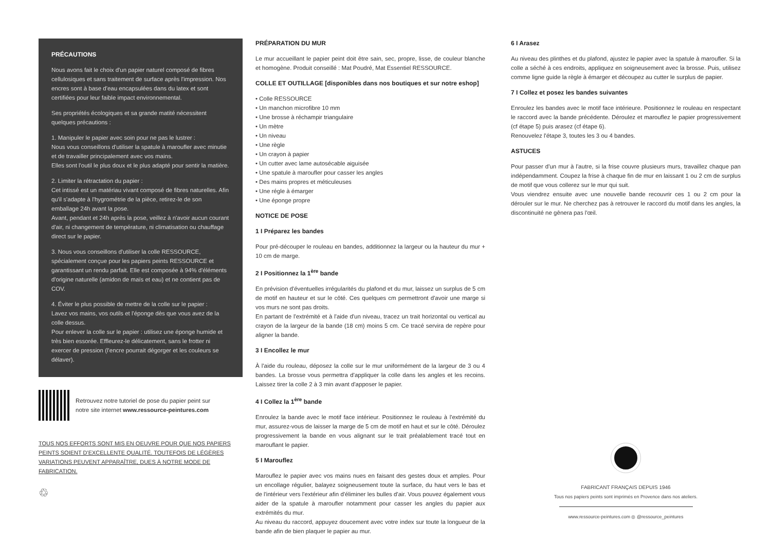PRÉCAUTIONS
Nous avons fait le choix d'un papier naturel composé de fibres cellulosiques et sans traitement de surface après l'impression. Nos encres sont à base d'eau encapsulées dans du latex et sont certifiées pour leur faible impact environnemental.
Ses propriétés écologiques et sa grande matité nécessitent quelques précautions :
1. Manipuler le papier avec soin pour ne pas le lustrer :
Nous vous conseillons d'utiliser la spatule à maroufler avec minutie et de travailler principalement avec vos mains.
Elles sont l'outil le plus doux et le plus adapté pour sentir la matière.
2. Limiter la rétractation du papier :
Cet intissé est un matériau vivant composé de fibres naturelles. Afin qu'il s'adapte à l'hygrométrie de la pièce, retirez-le de son emballage 24h avant la pose.
Avant, pendant et 24h après la pose, veillez à n'avoir aucun courant d'air, ni changement de température, ni climatisation ou chauffage direct sur le papier.
3. Nous vous conseillons d'utiliser la colle RESSOURCE, spécialement conçue pour les papiers peints RESSOURCE et garantissant un rendu parfait. Elle est composée à 94% d'éléments d'origine naturelle (amidon de maïs et eau) et ne contient pas de COV.
4. Éviter le plus possible de mettre de la colle sur le papier :
Lavez vos mains, vos outils et l'éponge dès que vous avez de la colle dessus.
Pour enlever la colle sur le papier : utilisez une éponge humide et très bien essorée. Effleurez-le délicatement, sans le frotter ni exercer de pression (l'encre pourrait dégorger et les couleurs se délaver).
Retrouvez notre tutoriel de pose du papier peint sur
notre site internet www.ressource-peintures.com
TOUS NOS EFFORTS SONT MIS EN OEUVRE POUR QUE NOS PAPIERS PEINTS SOIENT D'EXCELLENTE QUALITÉ. TOUTEFOIS DE LÉGÈRES VARIATIONS PEUVENT APPARAÎTRE, DUES À NOTRE MODE DE FABRICATION.
♲
PRÉPARATION DU MUR
Le mur accueillant le papier peint doit être sain, sec, propre, lisse, de couleur blanche et homogène. Produit conseillé : Mat Poudré, Mat Essentiel RESSOURCE.
COLLE ET OUTILLAGE [disponibles dans nos boutiques et sur notre eshop]
• Colle RESSOURCE
• Un manchon microfibre 10 mm
• Une brosse à réchampir triangulaire
• Un mètre
• Un niveau
• Une règle
• Un crayon à papier
• Un cutter avec lame autosécable aiguisée
• Une spatule à maroufler pour casser les angles
• Des mains propres et méticuleuses
• Une régle à émarger
• Une éponge propre
NOTICE DE POSE
1 I Préparez les bandes
Pour pré-découper le rouleau en bandes, additionnez la largeur ou la hauteur du mur + 10 cm de marge.
2 I Positionnez la 1<sup>ère</sup> bande
En prévision d'éventuelles irrégularités du plafond et du mur, laissez un surplus de 5 cm de motif en hauteur et sur le côté. Ces quelques cm permettront d'avoir une marge si vos murs ne sont pas droits.
En partant de l'extrémité et à l'aide d'un niveau, tracez un trait horizontal ou vertical au crayon de la largeur de la bande (18 cm) moins 5 cm. Ce tracé servira de repère pour aligner la bande.
3 I Encollez le mur
À l'aide du rouleau, déposez la colle sur le mur uniformément de la largeur de 3 ou 4 bandes. La brosse vous permettra d'appliquer la colle dans les angles et les recoins. Laissez tirer la colle 2 à 3 min avant d'apposer le papier.
4 I Collez la 1<sup>ère</sup> bande
Enroulez la bande avec le motif face intérieur. Positionnez le rouleau à l'extrémité du mur, assurez-vous de laisser la marge de 5 cm de motif en haut et sur le côté. Déroulez progressivement la bande en vous alignant sur le trait préalablement tracé tout en marouflant le papier.
5 I Marouflez
Marouflez le papier avec vos mains nues en faisant des gestes doux et amples. Pour un encollage régulier, balayez soigneusement toute la surface, du haut vers le bas et de l'intérieur vers l'extérieur afin d'éliminer les bulles d'air. Vous pouvez également vous aider de la spatule à maroufler notamment pour casser les angles du papier aux extrémités du mur.
Au niveau du raccord, appuyez doucement avec votre index sur toute la longueur de la bande afin de bien plaquer le papier au mur.
6 I Arasez
Au niveau des plinthes et du plafond, ajustez le papier avec la spatule à maroufler. Si la colle a séché à ces endroits, appliquez en soigneusement avec la brosse. Puis, utilisez comme ligne guide la règle à émarger et découpez au cutter le surplus de papier.
7 I Collez et posez les bandes suivantes
Enroulez les bandes avec le motif face intérieure. Positionnez le rouleau en respectant le raccord avec la bande précédente. Déroulez et marouflez le papier progressivement (cf étape 5) puis arasez (cf étape 6).
Renouvelez l'étape 3, toutes les 3 ou 4 bandes.
ASTUCES
Pour passer d'un mur à l'autre, si la frise couvre plusieurs murs, travaillez chaque pan indépendamment. Coupez la frise à chaque fin de mur en laissant 1 ou 2 cm de surplus de motif que vous collerez sur le mur qui suit.
Vous viendrez ensuite avec une nouvelle bande recouvrir ces 1 ou 2 cm pour la dérouler sur le mur. Ne cherchez pas à retrouver le raccord du motif dans les angles, la discontinuité ne gênera pas l'œil.
FABRICANT FRANÇAIS DEPUIS 1946
Tous nos papiers peints sont imprimés en Provence dans nos ateliers.
www.ressource-peintures.com ◎ @ressource_peintures